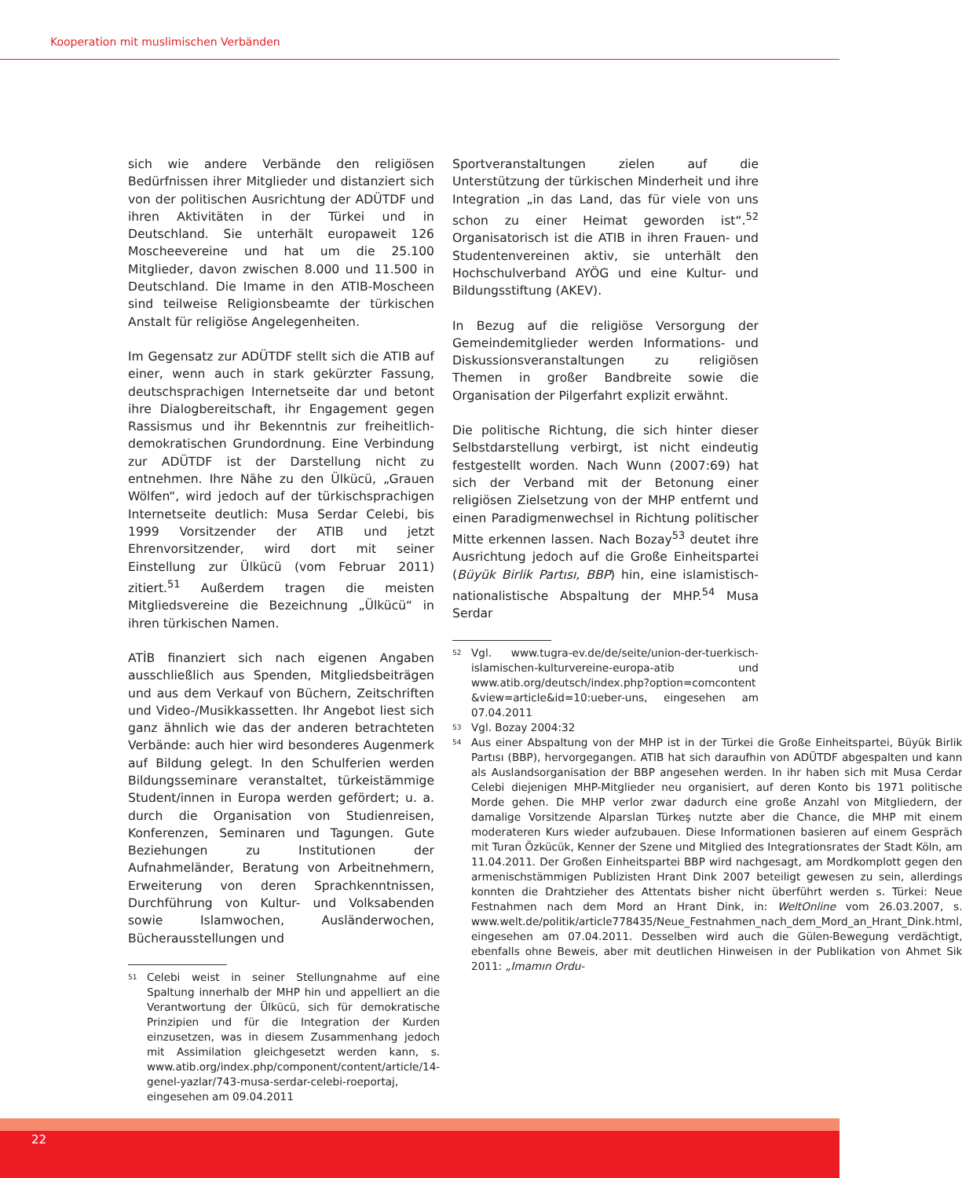Kooperation mit muslimischen Verbänden
sich wie andere Verbände den religiösen Bedürfnissen ihrer Mitglieder und distanziert sich von der politischen Ausrichtung der ADÜTDF und ihren Aktivitäten in der Türkei und in Deutschland. Sie unterhält europaweit 126 Moscheevereine und hat um die 25.100 Mitglieder, davon zwischen 8.000 und 11.500 in Deutschland. Die Imame in den ATIB-Moscheen sind teilweise Religionsbeamte der türkischen Anstalt für religiöse Angelegenheiten.
Im Gegensatz zur ADÜTDF stellt sich die ATIB auf einer, wenn auch in stark gekürzter Fassung, deutschsprachigen Internetseite dar und betont ihre Dialogbereitschaft, ihr Engagement gegen Rassismus und ihr Bekenntnis zur freiheitlich-demokratischen Grundordnung. Eine Verbindung zur ADÜTDF ist der Darstellung nicht zu entnehmen. Ihre Nähe zu den Ülkücü, „Grauen Wölfen“, wird jedoch auf der türkischsprachigen Internetseite deutlich: Musa Serdar Celebi, bis 1999 Vorsitzender der ATIB und jetzt Ehrenvorsitzender, wird dort mit seiner Einstellung zur Ülkücü (vom Februar 2011) zitiert.<sup>51</sup> Außerdem tragen die meisten Mitgliedsvereine die Bezeichnung „Ülkücü“ in ihren türkischen Namen.
ATİB finanziert sich nach eigenen Angaben ausschließlich aus Spenden, Mitgliedsbeiträgen und aus dem Verkauf von Büchern, Zeitschriften und Video-/Musikkassetten. Ihr Angebot liest sich ganz ähnlich wie das der anderen betrachteten Verbände: auch hier wird besonderes Augenmerk auf Bildung gelegt. In den Schulferien werden Bildungsseminare veranstaltet, türkeistämmige Student/innen in Europa werden gefördert; u. a. durch die Organisation von Studienreisen, Konferenzen, Seminaren und Tagungen. Gute Beziehungen zu Institutionen der Aufnahmeländer, Beratung von Arbeitnehmern, Erweiterung von deren Sprachkenntnissen, Durchführung von Kultur- und Volksabenden sowie Islamwochen, Ausländerwochen, Bücherausstellungen und
51
Celebi weist in seiner Stellungnahme auf eine Spaltung innerhalb der MHP hin und appelliert an die Verantwortung der Ülkücü, sich für demokratische Prinzipien und für die Integration der Kurden einzusetzen, was in diesem Zusammenhang jedoch mit Assimilation gleichgesetzt werden kann, s. www.atib.org/index.php/component/content/article/14-genel-yazlar/743-musa-serdar-celebi-roeportaj, eingesehen am 09.04.2011
Sportveranstaltungen zielen auf die Unterstützung der türkischen Minderheit und ihre Integration „in das Land, das für viele von uns schon zu einer Heimat geworden ist“.<sup>52</sup> Organisatorisch ist die ATIB in ihren Frauen- und Studentenvereinen aktiv, sie unterhält den Hochschulverband AYÖG und eine Kultur- und Bildungsstiftung (AKEV).
In Bezug auf die religiöse Versorgung der Gemeindemitglieder werden Informations- und Diskussionsveranstaltungen zu religiösen Themen in großer Bandbreite sowie die Organisation der Pilgerfahrt explizit erwähnt.
Die politische Richtung, die sich hinter dieser Selbstdarstellung verbirgt, ist nicht eindeutig festgestellt worden. Nach Wunn (2007:69) hat sich der Verband mit der Betonung einer religiösen Zielsetzung von der MHP entfernt und einen Paradigmenwechsel in Richtung politischer Mitte erkennen lassen. Nach Bozay<sup>53</sup> deutet ihre Ausrichtung jedoch auf die Große Einheitspartei (Büyük Birlik Partısı, BBP) hin, eine islamistisch-nationalistische Abspaltung der MHP.<sup>54</sup> Musa Serdar
52
Vgl. www.tugra-ev.de/de/seite/union-der-tuerkisch-islamischen-kulturvereine-europa-atib und www.atib.org/deutsch/index.php?option=comcontent &view=article&id=10:ueber-uns, eingesehen am 07.04.2011
53
Vgl. Bozay 2004:32
54
Aus einer Abspaltung von der MHP ist in der Türkei die Große Einheitspartei, Büyük Birlik Partısı (BBP), hervorgegangen. ATIB hat sich daraufhin von ADÜTDF abgespalten und kann als Auslandsorganisation der BBP angesehen werden. In ihr haben sich mit Musa Cerdar Celebi diejenigen MHP-Mitglieder neu organisiert, auf deren Konto bis 1971 politische Morde gehen. Die MHP verlor zwar dadurch eine große Anzahl von Mitgliedern, der damalige Vorsitzende Alparslan Türkeş nutzte aber die Chance, die MHP mit einem moderateren Kurs wieder aufzubauen. Diese Informationen basieren auf einem Gespräch mit Turan Özkücük, Kenner der Szene und Mitglied des Integrationsrates der Stadt Köln, am 11.04.2011. Der Großen Einheitspartei BBP wird nachgesagt, am Mordkomplott gegen den armenischstämmigen Publizisten Hrant Dink 2007 beteiligt gewesen zu sein, allerdings konnten die Drahtzieher des Attentats bisher nicht überführt werden s. Türkei: Neue Festnahmen nach dem Mord an Hrant Dink, in: WeltOnline vom 26.03.2007, s. www.welt.de/politik/article778435/Neue_Festnahmen_nach_dem_Mord_an_Hrant_Dink.html, eingesehen am 07.04.2011. Desselben wird auch die Gülen-Bewegung verdächtigt, ebenfalls ohne Beweis, aber mit deutlichen Hinweisen in der Publikation von Ahmet Sik 2011: „Imamın Ordu-
22